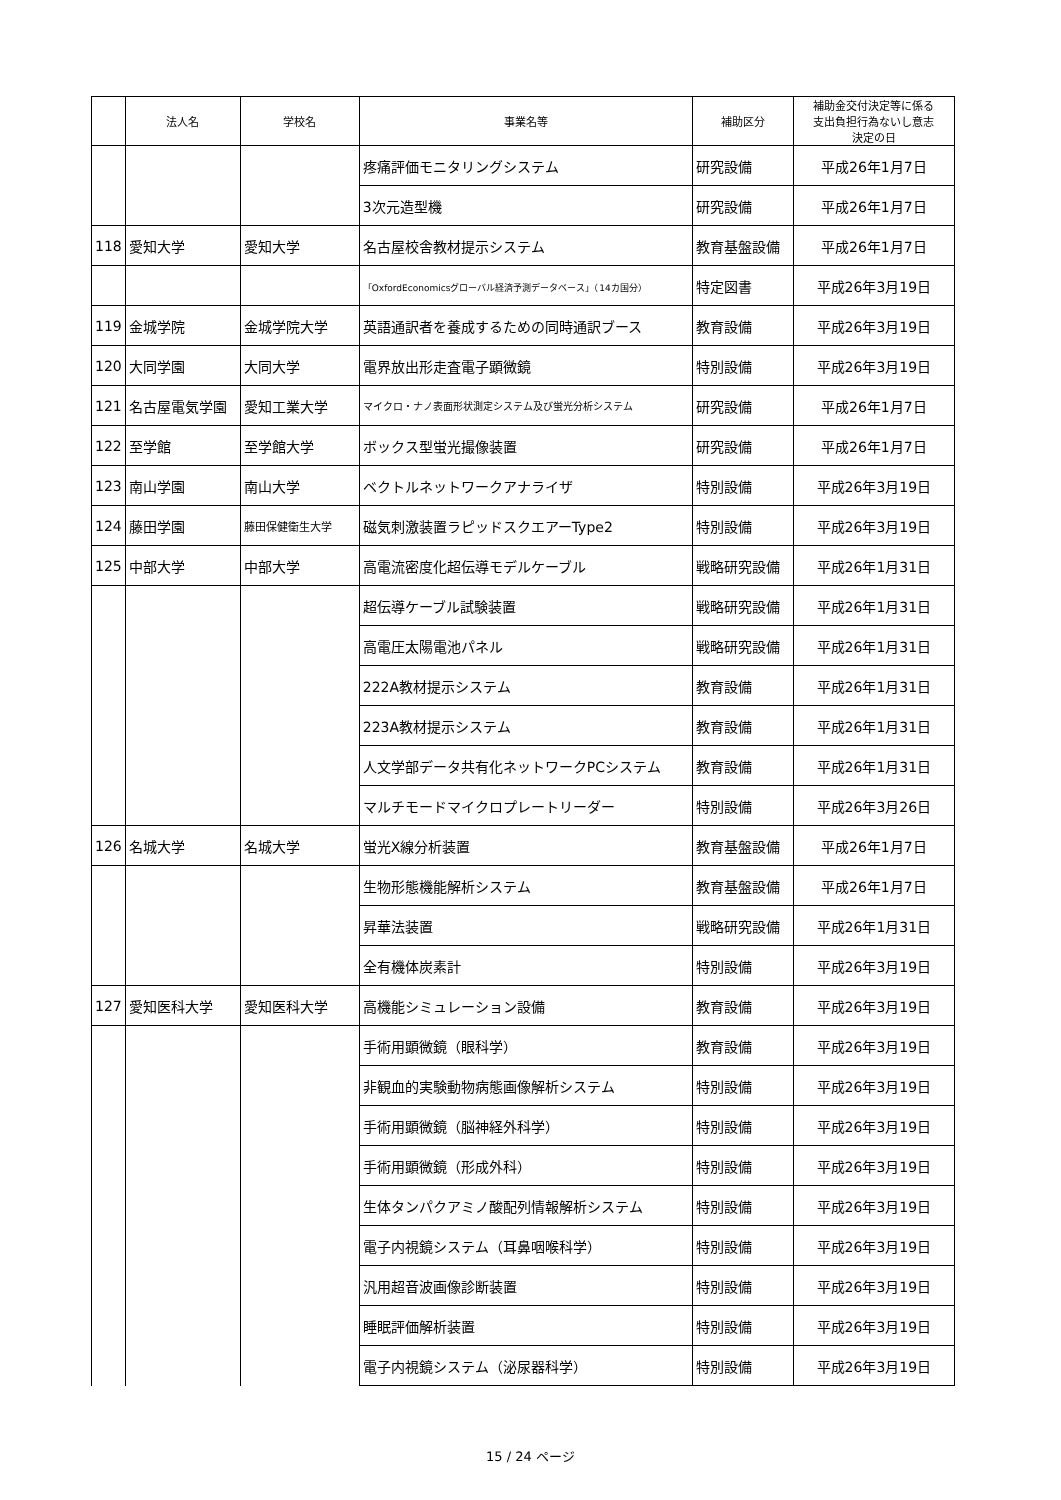| | 法人名 | 学校名 | 事業名等 | 補助区分 | 補助金交付決定等に係る 支出負担行為ないし意志 決定の日 |
| --- | --- | --- | --- | --- | --- |
| | | | 疼痛評価モニタリングシステム | 研究設備 | 平成26年1月7日 |
| | | | 3次元造型機 | 研究設備 | 平成26年1月7日 |
| 118 | 愛知大学 | 愛知大学 | 名古屋校舎教材提示システム | 教育基盤設備 | 平成26年1月7日 |
| | | | 「OxfordEconomicsグローバル経済予測データベース」（14カ国分） | 特定図書 | 平成26年3月19日 |
| 119 | 金城学院 | 金城学院大学 | 英語通訳者を養成するための同時通訳ブース | 教育設備 | 平成26年3月19日 |
| 120 | 大同学園 | 大同大学 | 電界放出形走査電子顕微鏡 | 特別設備 | 平成26年3月19日 |
| 121 | 名古屋電気学園 | 愛知工業大学 | マイクロ・ナノ表面形状測定システム及び蛍光分析システム | 研究設備 | 平成26年1月7日 |
| 122 | 至学館 | 至学館大学 | ボックス型蛍光撮像装置 | 研究設備 | 平成26年1月7日 |
| 123 | 南山学園 | 南山大学 | ベクトルネットワークアナライザ | 特別設備 | 平成26年3月19日 |
| 124 | 藤田学園 | 藤田保健衛生大学 | 磁気刺激装置ラピッドスクエアーType2 | 特別設備 | 平成26年3月19日 |
| 125 | 中部大学 | 中部大学 | 高電流密度化超伝導モデルケーブル | 戦略研究設備 | 平成26年1月31日 |
| | | | 超伝導ケーブル試験装置 | 戦略研究設備 | 平成26年1月31日 |
| | | | 高電圧太陽電池パネル | 戦略研究設備 | 平成26年1月31日 |
| | | | 222A教材提示システム | 教育設備 | 平成26年1月31日 |
| | | | 223A教材提示システム | 教育設備 | 平成26年1月31日 |
| | | | 人文学部データ共有化ネットワークPCシステム | 教育設備 | 平成26年1月31日 |
| | | | マルチモードマイクロプレートリーダー | 特別設備 | 平成26年3月26日 |
| 126 | 名城大学 | 名城大学 | 蛍光X線分析装置 | 教育基盤設備 | 平成26年1月7日 |
| | | | 生物形態機能解析システム | 教育基盤設備 | 平成26年1月7日 |
| | | | 昇華法装置 | 戦略研究設備 | 平成26年1月31日 |
| | | | 全有機体炭素計 | 特別設備 | 平成26年3月19日 |
| 127 | 愛知医科大学 | 愛知医科大学 | 高機能シミュレーション設備 | 教育設備 | 平成26年3月19日 |
| | | | 手術用顕微鏡（眼科学） | 教育設備 | 平成26年3月19日 |
| | | | 非観血的実験動物病態画像解析システム | 特別設備 | 平成26年3月19日 |
| | | | 手術用顕微鏡（脳神経外科学） | 特別設備 | 平成26年3月19日 |
| | | | 手術用顕微鏡（形成外科） | 特別設備 | 平成26年3月19日 |
| | | | 生体タンパクアミノ酸配列情報解析システム | 特別設備 | 平成26年3月19日 |
| | | | 電子内視鏡システム（耳鼻咽喉科学） | 特別設備 | 平成26年3月19日 |
| | | | 汎用超音波画像診断装置 | 特別設備 | 平成26年3月19日 |
| | | | 睡眠評価解析装置 | 特別設備 | 平成26年3月19日 |
| | | | 電子内視鏡システム（泌尿器科学） | 特別設備 | 平成26年3月19日 |
15 / 24 ページ